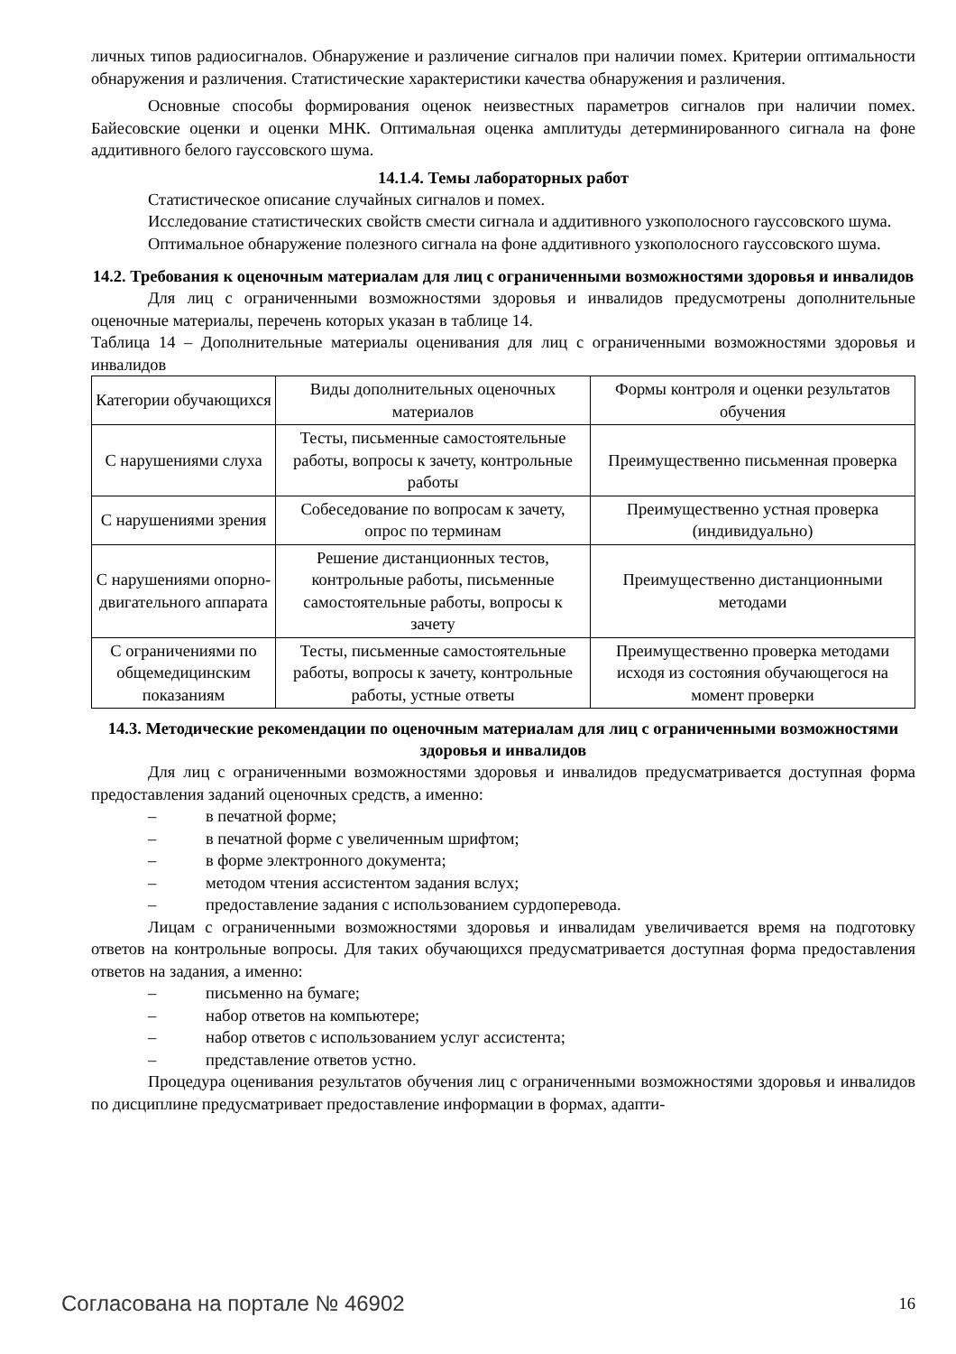личных типов радиосигналов. Обнаружение и различение сигналов при наличии помех. Критерии оптимальности обнаружения и различения. Статистические характеристики качества обнаружения и различения.
Основные способы формирования оценок неизвестных параметров сигналов при наличии помех. Байесовские оценки и оценки МНК. Оптимальная оценка амплитуды детерминированного сигнала на фоне аддитивного белого гауссовского шума.
14.1.4. Темы лабораторных работ
Статистическое описание случайных сигналов и помех.
Исследование статистических свойств смести сигнала и аддитивного узкополосного гауссовского шума.
Оптимальное обнаружение полезного сигнала на фоне аддитивного узкополосного гауссовского шума.
14.2. Требования к оценочным материалам для лиц с ограниченными возможностями здоровья и инвалидов
Для лиц с ограниченными возможностями здоровья и инвалидов предусмотрены дополнительные оценочные материалы, перечень которых указан в таблице 14.
Таблица 14 – Дополнительные материалы оценивания для лиц с ограниченными возможностями здоровья и инвалидов
| Категории обучающихся | Виды дополнительных оценочных материалов | Формы контроля и оценки результатов обучения |
| С нарушениями слуха | Тесты, письменные самостоятельные работы, вопросы к зачету, контрольные работы | Преимущественно письменная проверка |
| С нарушениями зрения | Собеседование по вопросам к зачету, опрос по терминам | Преимущественно устная проверка (индивидуально) |
| С нарушениями опорно-двигательного аппарата | Решение дистанционных тестов, контрольные работы, письменные самостоятельные работы, вопросы к зачету | Преимущественно дистанционными методами |
| С ограничениями по общемедицинским показаниям | Тесты, письменные самостоятельные работы, вопросы к зачету, контрольные работы, устные ответы | Преимущественно проверка методами исходя из состояния обучающегося на момент проверки |
14.3. Методические рекомендации по оценочным материалам для лиц с ограниченными возможностями здоровья и инвалидов
Для лиц с ограниченными возможностями здоровья и инвалидов предусматривается доступная форма предоставления заданий оценочных средств, а именно:
– в печатной форме;
– в печатной форме с увеличенным шрифтом;
– в форме электронного документа;
– методом чтения ассистентом задания вслух;
– предоставление задания с использованием сурдоперевода.
Лицам с ограниченными возможностями здоровья и инвалидам увеличивается время на подготовку ответов на контрольные вопросы. Для таких обучающихся предусматривается доступная форма предоставления ответов на задания, а именно:
– письменно на бумаге;
– набор ответов на компьютере;
– набор ответов с использованием услуг ассистента;
– представление ответов устно.
Процедура оценивания результатов обучения лиц с ограниченными возможностями здоровья и инвалидов по дисциплине предусматривает предоставление информации в формах, адапти-
Согласована на портале № 46902 16